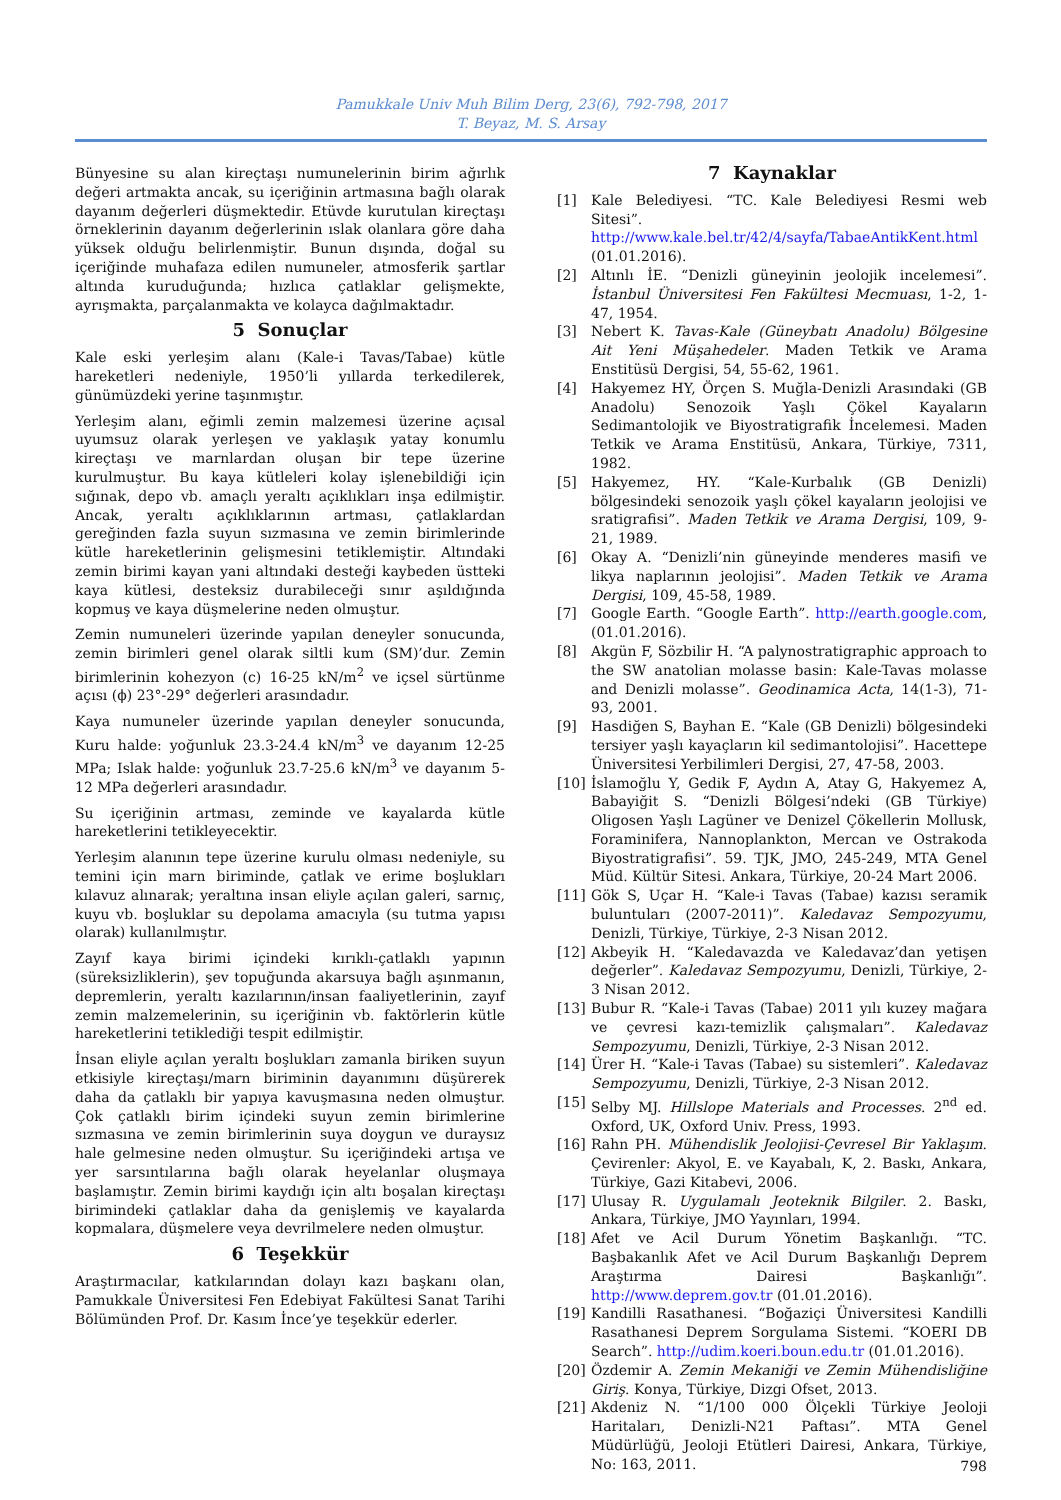Pamukkale Univ Muh Bilim Derg, 23(6), 792-798, 2017
T. Beyaz, M. S. Arsay
Bünyesine su alan kireçtaşı numunelerinin birim ağırlık değeri artmakta ancak, su içeriğinin artmasına bağlı olarak dayanım değerleri düşmektedir. Etüvde kurutulan kireçtaşı örneklerinin dayanım değerlerinin ıslak olanlara göre daha yüksek olduğu belirlenmiştir. Bunun dışında, doğal su içeriğinde muhafaza edilen numuneler, atmosferik şartlar altında kuruduğunda; hızlıca çatlaklar gelişmekte, ayrışmakta, parçalanmakta ve kolayca dağılmaktadır.
5 Sonuçlar
Kale eski yerleşim alanı (Kale-i Tavas/Tabae) kütle hareketleri nedeniyle, 1950’li yıllarda terkedilerek, günümüzdeki yerine taşınmıştır.
Yerleşim alanı, eğimli zemin malzemesi üzerine açısal uyumsuz olarak yerleşen ve yaklaşık yatay konumlu kireçtaşı ve marnlardan oluşan bir tepe üzerine kurulmuştur. Bu kaya kütleleri kolay işlenebildiği için sığınak, depo vb. amaçlı yeraltı açıklıkları inşa edilmiştir. Ancak, yeraltı açıklıklarının artması, çatlaklardan gereğinden fazla suyun sızmasına ve zemin birimlerinde kütle hareketlerinin gelişmesini tetiklemiştir. Altındaki zemin birimi kayan yani altındaki desteği kaybeden üstteki kaya kütlesi, desteksiz durabileceği sınır aşıldığında kopmuş ve kaya düşmelerine neden olmuştur.
Zemin numuneleri üzerinde yapılan deneyler sonucunda, zemin birimleri genel olarak siltli kum (SM)’dur. Zemin birimlerinin kohezyon (c) 16-25 kN/m<sup>2</sup> ve içsel sürtünme açısı (ϕ) 23°-29° değerleri arasındadır.
Kaya numuneler üzerinde yapılan deneyler sonucunda, Kuru halde: yoğunluk 23.3-24.4 kN/m<sup>3</sup> ve dayanım 12-25 MPa; Islak halde: yoğunluk 23.7-25.6 kN/m<sup>3</sup> ve dayanım 5-12 MPa değerleri arasındadır.
Su içeriğinin artması, zeminde ve kayalarda kütle hareketlerini tetikleyecektir.
Yerleşim alanının tepe üzerine kurulu olması nedeniyle, su temini için marn biriminde, çatlak ve erime boşlukları kılavuz alınarak; yeraltına insan eliyle açılan galeri, sarnıç, kuyu vb. boşluklar su depolama amacıyla (su tutma yapısı olarak) kullanılmıştır.
Zayıf kaya birimi içindeki kırıklı-çatlaklı yapının (süreksizliklerin), şev topuğunda akarsuya bağlı aşınmanın, depremlerin, yeraltı kazılarının/insan faaliyetlerinin, zayıf zemin malzemelerinin, su içeriğinin vb. faktörlerin kütle hareketlerini tetiklediği tespit edilmiştir.
İnsan eliyle açılan yeraltı boşlukları zamanla biriken suyun etkisiyle kireçtaşı/marn biriminin dayanımını düşürerek daha da çatlaklı bir yapıya kavuşmasına neden olmuştur. Çok çatlaklı birim içindeki suyun zemin birimlerine sızmasına ve zemin birimlerinin suya doygun ve duraysız hale gelmesine neden olmuştur. Su içeriğindeki artışa ve yer sarsıntılarına bağlı olarak heyelanlar oluşmaya başlamıştır. Zemin birimi kaydığı için altı boşalan kireçtaşı birimindeki çatlaklar daha da genişlemiş ve kayalarda kopmalara, düşmelere veya devrilmelere neden olmuştur.
6 Teşekkür
Araştırmacılar, katkılarından dolayı kazı başkanı olan, Pamukkale Üniversitesi Fen Edebiyat Fakültesi Sanat Tarihi Bölümünden Prof. Dr. Kasım İnce’ye teşekkür ederler.
7 Kaynaklar
[1] Kale Belediyesi. “TC. Kale Belediyesi Resmi web Sitesi”. http://www.kale.bel.tr/42/4/sayfa/TabaeAntikKent.html (01.01.2016).
[2] Altınlı İE. “Denizli güneyinin jeolojik incelemesi”. İstanbul Üniversitesi Fen Fakültesi Mecmuası, 1-2, 1-47, 1954.
[3] Nebert K. Tavas-Kale (Güneybatı Anadolu) Bölgesine Ait Yeni Müşahedeler. Maden Tetkik ve Arama Enstitüsü Dergisi, 54, 55-62, 1961.
[4] Hakyemez HY, Örçen S. Muğla-Denizli Arasındaki (GB Anadolu) Senozoik Yaşlı Çökel Kayaların Sedimantolojik ve Biyostratigrafik İncelemesi. Maden Tetkik ve Arama Enstitüsü, Ankara, Türkiye, 7311, 1982.
[5] Hakyemez, HY. “Kale-Kurbalık (GB Denizli) bölgesindeki senozoik yaşlı çökel kayaların jeolojisi ve sratigrafisi”. Maden Tetkik ve Arama Dergisi, 109, 9-21, 1989.
[6] Okay A. “Denizli’nin güneyinde menderes masifi ve likya naplarının jeolojisi”. Maden Tetkik ve Arama Dergisi, 109, 45-58, 1989.
[7] Google Earth. “Google Earth”. http://earth.google.com, (01.01.2016).
[8] Akgün F, Sözbilir H. “A palynostratigraphic approach to the SW anatolian molasse basin: Kale-Tavas molasse and Denizli molasse”. Geodinamica Acta, 14(1-3), 71-93, 2001.
[9] Hasdiğen S, Bayhan E. “Kale (GB Denizli) bölgesindeki tersiyer yaşlı kayaçların kil sedimantolojisi”. Hacettepe Üniversitesi Yerbilimleri Dergisi, 27, 47-58, 2003.
[10] İslamoğlu Y, Gedik F, Aydın A, Atay G, Hakyemez A, Babayiğit S. “Denizli Bölgesi’ndeki (GB Türkiye) Oligosen Yaşlı Lagüner ve Denizel Çökellerin Mollusk, Foraminifera, Nannoplankton, Mercan ve Ostrakoda Biyostratigrafisi”. 59. TJK, JMO, 245-249, MTA Genel Müd. Kültür Sitesi. Ankara, Türkiye, 20-24 Mart 2006.
[11] Gök S, Uçar H. “Kale-i Tavas (Tabae) kazısı seramik buluntuları (2007-2011)”. Kaledavaz Sempozyumu, Denizli, Türkiye, Türkiye, 2-3 Nisan 2012.
[12] Akbeyik H. “Kaledavazda ve Kaledavaz’dan yetişen değerler”. Kaledavaz Sempozyumu, Denizli, Türkiye, 2-3 Nisan 2012.
[13] Bubur R. “Kale-i Tavas (Tabae) 2011 yılı kuzey mağara ve çevresi kazı-temizlik çalışmaları”. Kaledavaz Sempozyumu, Denizli, Türkiye, 2-3 Nisan 2012.
[14] Ürer H. “Kale-i Tavas (Tabae) su sistemleri”. Kaledavaz Sempozyumu, Denizli, Türkiye, 2-3 Nisan 2012.
[15] Selby MJ. Hillslope Materials and Processes. 2<sup>nd</sup> ed. Oxford, UK, Oxford Univ. Press, 1993.
[16] Rahn PH. Mühendislik Jeolojisi-Çevresel Bir Yaklaşım. Çevirenler: Akyol, E. ve Kayabalı, K, 2. Baskı, Ankara, Türkiye, Gazi Kitabevi, 2006.
[17] Ulusay R. Uygulamalı Jeoteknik Bilgiler. 2. Baskı, Ankara, Türkiye, JMO Yayınları, 1994.
[18] Afet ve Acil Durum Yönetim Başkanlığı. “TC. Başbakanlık Afet ve Acil Durum Başkanlığı Deprem Araştırma Dairesi Başkanlığı”. http://www.deprem.gov.tr (01.01.2016).
[19] Kandilli Rasathanesi. “Boğaziçi Üniversitesi Kandilli Rasathanesi Deprem Sorgulama Sistemi. “KOERI DB Search”. http://udim.koeri.boun.edu.tr (01.01.2016).
[20] Özdemir A. Zemin Mekaniği ve Zemin Mühendisliğine Giriş. Konya, Türkiye, Dizgi Ofset, 2013.
[21] Akdeniz N. “1/100 000 Ölçekli Türkiye Jeoloji Haritaları, Denizli-N21 Paftası”. MTA Genel Müdürlüğü, Jeoloji Etütleri Dairesi, Ankara, Türkiye, No: 163, 2011.
798